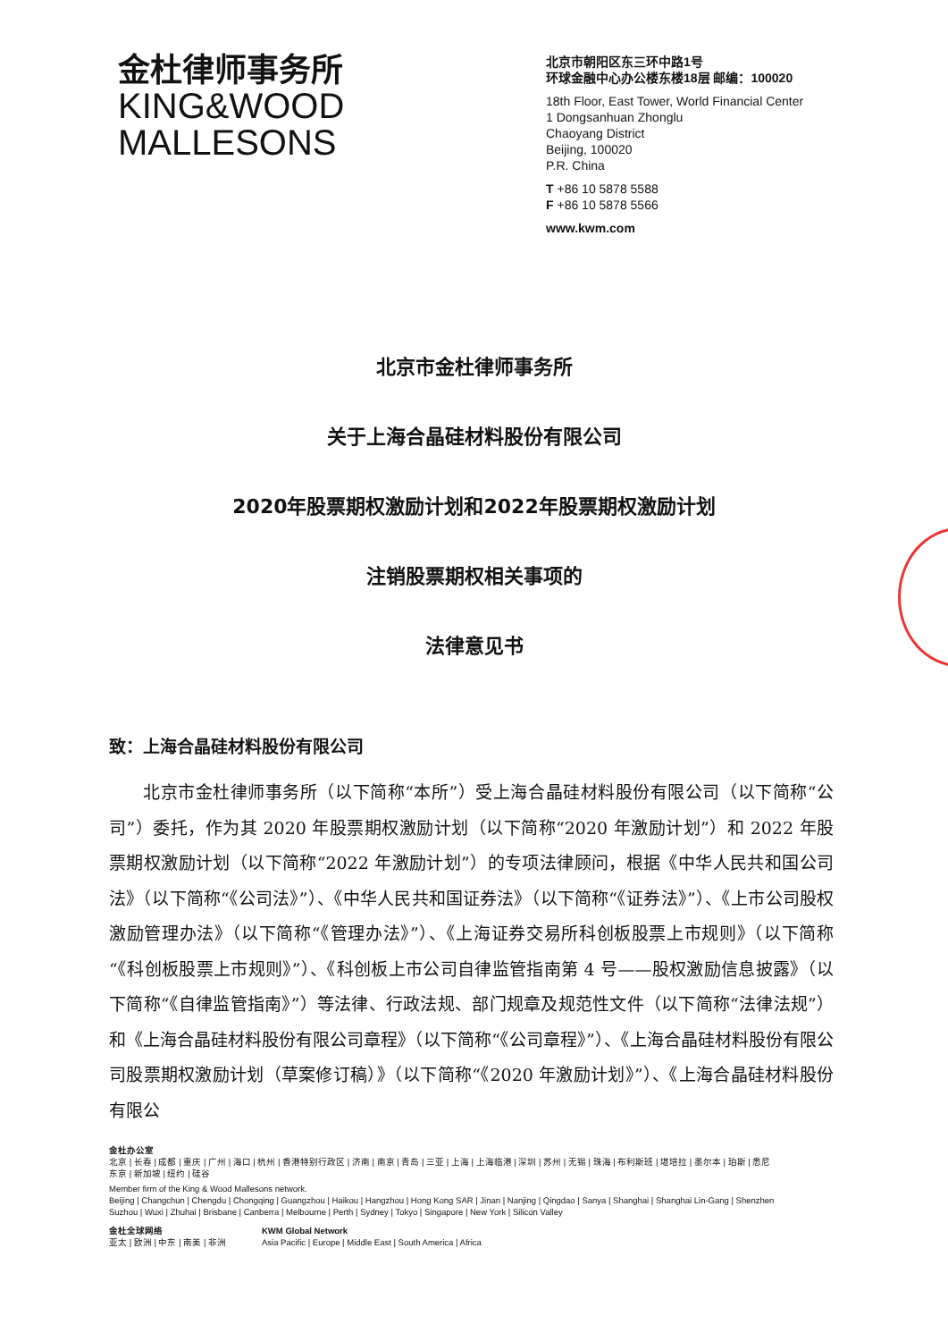金杜律师事务所
KING&WOOD
MALLESONS
北京市朝阳区东三环中路1号
环球金融中心办公楼东楼18层 邮编：100020
18th Floor, East Tower, World Financial Center
1 Dongsanhuan Zhonglu
Chaoyang District
Beijing, 100020
P.R. China
T +86 10 5878 5588
F +86 10 5878 5566
www.kwm.com
北京市金杜律师事务所
关于上海合晶硅材料股份有限公司
2020年股票期权激励计划和2022年股票期权激励计划
注销股票期权相关事项的
法律意见书
致：上海合晶硅材料股份有限公司
北京市金杜律师事务所（以下简称“本所”）受上海合晶硅材料股份有限公司（以下简称“公司”）委托，作为其 2020 年股票期权激励计划（以下简称“2020 年激励计划”）和 2022 年股票期权激励计划（以下简称“2022 年激励计划”）的专项法律顾问，根据《中华人民共和国公司法》（以下简称“《公司法》”）、《中华人民共和国证券法》（以下简称“《证券法》”）、《上市公司股权激励管理办法》（以下简称“《管理办法》”）、《上海证券交易所科创板股票上市规则》（以下简称“《科创板股票上市规则》”）、《科创板上市公司自律监管指南第 4 号——股权激励信息披露》（以下简称“《自律监管指南》”）等法律、行政法规、部门规章及规范性文件（以下简称“法律法规”）和《上海合晶硅材料股份有限公司章程》（以下简称“《公司章程》”）、《上海合晶硅材料股份有限公司股票期权激励计划（草案修订稿）》（以下简称“《2020 年激励计划》”）、《上海合晶硅材料股份有限公
金杜办公室
北京 | 长春 | 成都 | 重庆 | 广州 | 海口 | 杭州 | 香港特别行政区 | 济南 | 南京 | 青岛 | 三亚 | 上海 | 上海临港 | 深圳 | 苏州 | 无锡 | 珠海 | 布利斯班 | 堪培拉 | 墨尔本 | 珀斯 | 悉尼
东京 | 新加坡 | 纽约 | 硅谷
Member firm of the King & Wood Mallesons network.
Beijing | Changchun | Chengdu | Chongqing | Guangzhou | Haikou | Hangzhou | Hong Kong SAR | Jinan | Nanjing | Qingdao | Sanya | Shanghai | Shanghai Lin-Gang | Shenzhen
Suzhou | Wuxi | Zhuhai | Brisbane | Canberra | Melbourne | Perth | Sydney | Tokyo | Singapore | New York | Silicon Valley
金杜全球网络
亚太 | 欧洲 | 中东 | 南美 | 非洲
KWM Global Network
Asia Pacific | Europe | Middle East | South America | Africa